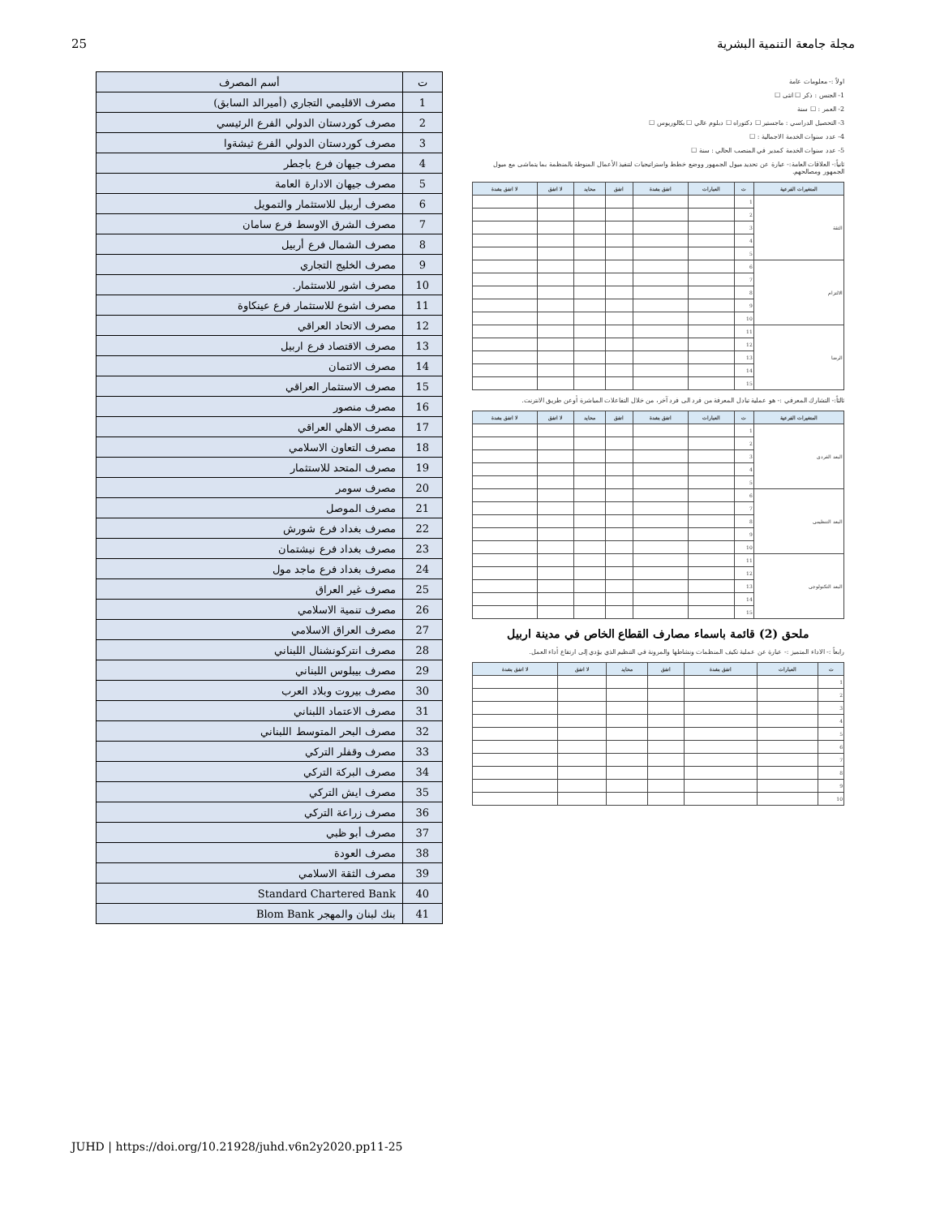25 مجلة جامعة التنمية البشرية
اولاً :- معلومات عامة
1- الجنس : ذكر ☐ انثى ☐
2- العمر : ☐ سنة
3- التحصيل الدراسي : ماجستير ☐ دكتوراه ☐ دبلوم عالي ☐ بكالوريوس ☐
4- عدد سنوات الخدمة الاجمالية : ☐
5- عدد سنوات الخدمة كمدير في المنصب الحالي : سنة ☐
ثانياً:- العلاقات العامة:- عبارة عن تحديد ميول الجمهور ووضع خطط واستراتيجيات لتنفيذ الأعمال المنوطة بالمنظمة بما يتماشى مع ميول الجمهور ومصالحهم.
| المتغيرات الفرعية | ت | العبارات | اتفق بشدة | اتفق | محايد | لا اتفق | لا اتفق بشدة |
| --- | --- | --- | --- | --- | --- | --- | --- |
| الثقة | 1 | | | | | | |
| | 2 | | | | | | |
| | 3 | | | | | | |
| | 4 | | | | | | |
| | 5 | | | | | | |
| الالتزام | 6 | | | | | | |
| | 7 | | | | | | |
| | 8 | | | | | | |
| | 9 | | | | | | |
| | 10 | | | | | | |
| الرضا | 11 | | | | | | |
| | 12 | | | | | | |
| | 13 | | | | | | |
| | 14 | | | | | | |
| | 15 | | | | | | |
ثالثاً:- التشارك المعرفي :- هو عملية تبادل المعرفة من فرد الى فرد آخر، من خلال التفاعلات المباشرة أوعن طريق الانترنت.
| المتغيرات الفرعية | ت | العبارات | اتفق بشدة | اتفق | محايد | لا اتفق | لا اتفق بشدة |
| --- | --- | --- | --- | --- | --- | --- | --- |
| البعد الفردي | 1 | | | | | | |
| | 2 | | | | | | |
| | 3 | | | | | | |
| | 4 | | | | | | |
| | 5 | | | | | | |
| البعد التنظيمي | 6 | | | | | | |
| | 7 | | | | | | |
| | 8 | | | | | | |
| | 9 | | | | | | |
| | 10 | | | | | | |
| البعد التكنولوجي | 11 | | | | | | |
| | 12 | | | | | | |
| | 13 | | | | | | |
| | 14 | | | | | | |
| | 15 | | | | | | |
ملحق (2) قائمة باسماء مصارف القطاع الخاص في مدينة اربيل
رابعاً :- الاداء المتميز :- عبارة عن عملية تكيف المنظمات ونشاطها والمرونة في التنظيم الذي يؤدي إلى ارتفاع أداء العمل.
| ت | العبارات | اتفق بشدة | اتفق | محايد | لا اتفق | لا اتفق بشدة |
| --- | --- | --- | --- | --- | --- | --- |
| 1 | | | | | | |
| 2 | | | | | | |
| 3 | | | | | | |
| 4 | | | | | | |
| 5 | | | | | | |
| 6 | | | | | | |
| 7 | | | | | | |
| 8 | | | | | | |
| 9 | | | | | | |
| 10 | | | | | | |
| ت | أسم المصرف |
| --- | --- |
| 1 | مصرف الاقليمي التجاري (أميرالد السابق) |
| 2 | مصرف كوردستان الدولي الفرع الرئيسي |
| 3 | مصرف كوردستان الدولي الفرع ثيشةوا |
| 4 | مصرف جيهان فرع باجطر |
| 5 | مصرف جيهان الادارة العامة |
| 6 | مصرف أربيل للاستثمار والتمويل |
| 7 | مصرف الشرق الاوسط فرع سامان |
| 8 | مصرف الشمال فرع أربيل |
| 9 | مصرف الخليج التجاري |
| 10 | مصرف اشور للاستثمار. |
| 11 | مصرف اشوع للاستثمار فرع عينكاوة |
| 12 | مصرف الاتحاد العراقي |
| 13 | مصرف الاقتصاد فرع اربيل |
| 14 | مصرف الائتمان |
| 15 | مصرف الاستثمار العراقي |
| 16 | مصرف منصور |
| 17 | مصرف الاهلي العراقي |
| 18 | مصرف التعاون الاسلامي |
| 19 | مصرف المتحد للاستثمار |
| 20 | مصرف سومر |
| 21 | مصرف الموصل |
| 22 | مصرف بغداد فرع شورش |
| 23 | مصرف بغداد فرع نيشتمان |
| 24 | مصرف بغداد فرع ماجد مول |
| 25 | مصرف غير العراق |
| 26 | مصرف تنمية الاسلامي |
| 27 | مصرف العراق الاسلامي |
| 28 | مصرف انتركونشنال اللبناني |
| 29 | مصرف بيبلوس اللبناني |
| 30 | مصرف بيروت وبلاد العرب |
| 31 | مصرف الاعتماد اللبناني |
| 32 | مصرف البحر المتوسط اللبناني |
| 33 | مصرف وقفلر التركي |
| 34 | مصرف البركة التركي |
| 35 | مصرف ايش التركي |
| 36 | مصرف زراعة التركي |
| 37 | مصرف أبو ظبي |
| 38 | مصرف العودة |
| 39 | مصرف الثقة الاسلامي |
| 40 | Standard Chartered Bank |
| 41 | بنك لبنان والمهجر Blom Bank |
JUHD | https://doi.org/10.21928/juhd.v6n2y2020.pp11-25